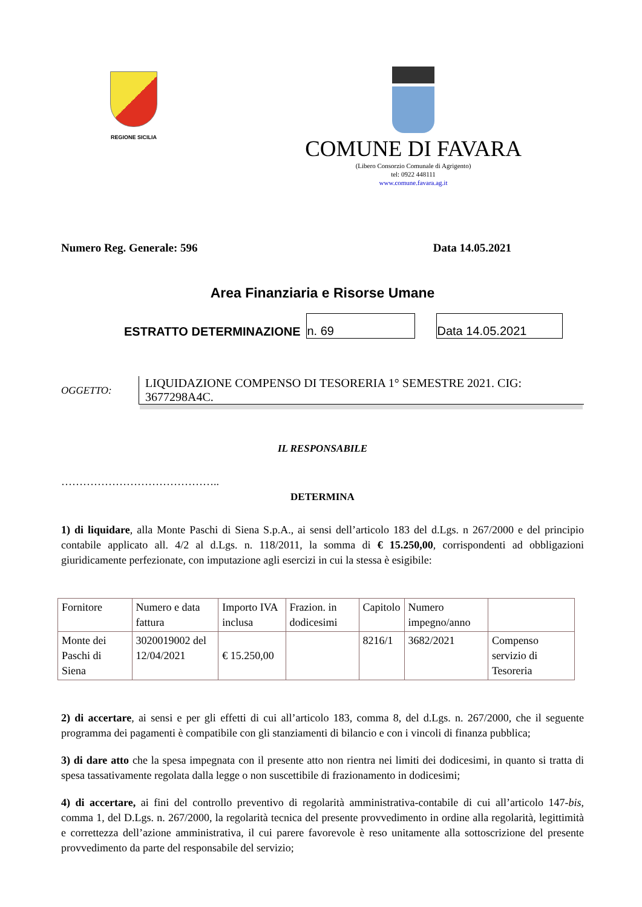REGIONE SICILIA
COMUNE DI FAVARA
(Libero Consorzio Comunale di Agrigento)
tel: 0922 448111
www.comune.favara.ag.it
Numero Reg. Generale: 596 Data 14.05.2021
Area Finanziaria e Risorse Umane
ESTRATTO DETERMINAZIONE n. 69 Data 14.05.2021
OGGETTO:
LIQUIDAZIONE COMPENSO DI TESORERIA 1° SEMESTRE 2021. CIG: 3677298A4C.
IL RESPONSABILE
……………………………………..
DETERMINA
1) di liquidare, alla Monte Paschi di Siena S.p.A., ai sensi dell’articolo 183 del d.Lgs. n 267/2000 e del principio contabile applicato all. 4/2 al d.Lgs. n. 118/2011, la somma di € 15.250,00, corrispondenti ad obbligazioni giuridicamente perfezionate, con imputazione agli esercizi in cui la stessa è esigibile:
| Fornitore | Numero e data fattura | Importo IVA inclusa | Frazion. in dodicesimi | Capitolo | Numero impegno/anno | |
| Monte dei Paschi di Siena | 3020019002 del 12/04/2021 | € 15.250,00 | | 8216/1 | 3682/2021 | Compenso servizio di Tesoreria |
2) di accertare, ai sensi e per gli effetti di cui all’articolo 183, comma 8, del d.Lgs. n. 267/2000, che il seguente programma dei pagamenti è compatibile con gli stanziamenti di bilancio e con i vincoli di finanza pubblica;
3) di dare atto che la spesa impegnata con il presente atto non rientra nei limiti dei dodicesimi, in quanto si tratta di spesa tassativamente regolata dalla legge o non suscettibile di frazionamento in dodicesimi;
4) di accertare, ai fini del controllo preventivo di regolarità amministrativa-contabile di cui all’articolo 147-bis, comma 1, del D.Lgs. n. 267/2000, la regolarità tecnica del presente provvedimento in ordine alla regolarità, legittimità e correttezza dell’azione amministrativa, il cui parere favorevole è reso unitamente alla sottoscrizione del presente provvedimento da parte del responsabile del servizio;